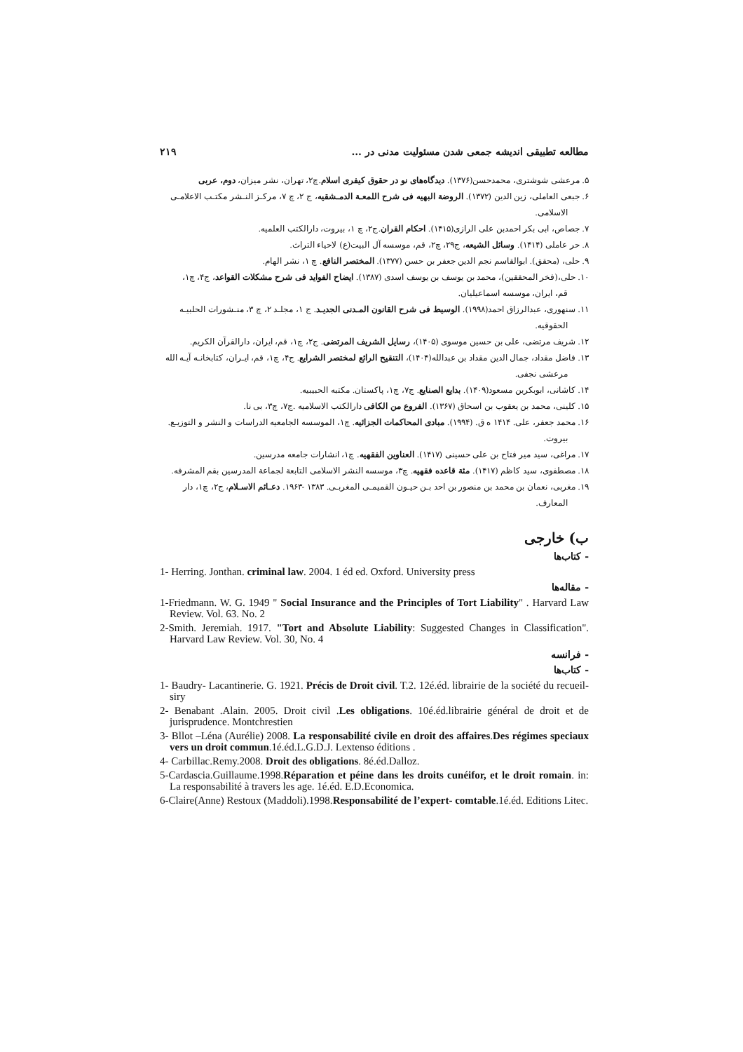مطالعه تطبیقی اندیشه جمعی شدن مسئولیت مدنی در ... ۲۱۹
۵. مرعشی شوشتری، محمدحسن(۱۳۷۶). دیدگاه‌های نو در حقوق کیفری اسلام.چ۲، تهران، نشر میزان، دوم، عربی
۶. جبعی العاملی، زین الدین (۱۳۷۲). الروضة البهیه فی شرح اللمعـة الدمـشقیه، ج ۲، چ ۷، مرکـز النـشر مکتـب الاعلامـی
الاسلامی.
۷. جصاص، ابی بکر احمدبن علی الرازی(۱۴۱۵). احکام القران.ج۲، چ ۱، بیروت، دارالکتب العلمیه.
۸. حر عاملی (۱۴۱۴). وسائل الشیعه، ج۲۹، چ۲، قم، موسسه آل البیت(ع) لاحیاء التراث.
۹. حلی، (محقق). ابوالقاسم نجم الدین جعفر بن حسن (۱۳۷۷). المختصر النافع. چ ۱، نشر الهام.
۱۰. حلی،(فخر المحققین)، محمد بن یوسف بن یوسف اسدی (۱۳۸۷). ایضاح الفواید فی شرح مشکلات القواعد، ج۴، چ۱،
قم، ایران، موسسه اسماعیلیان.
۱۱. سنهوری، عبدالرزاق احمد(۱۹۹۸). الوسیط فی شرح القانون المـدنی الجدیـد. ج ۱، مجلـد ۲، چ ۳، منـشورات الحلبیـه
الحقوقیه.
۱۲. شریف مرتضی، علی بن حسین موسوی (۱۴۰۵)، رسایل الشریف المرتضی. ج۲، چ۱، قم، ایران، دارالقرآن الکریم.
۱۳. فاضل مقداد، جمال الدین مقداد بن عبدالله(۱۴۰۴)، التنقیح الرائع لمختصر الشرایع. ج۴، چ۱، قم، ایـران، کتابخانـه آیـه الله
مرعشی نجفی.
۱۴. کاشانی، ابوبکربن مسعود(۱۴۰۹). بدایع الصنایع. ج۷، چ۱، پاکستان. مکتبه الحبیبیه.
۱۵. کلینی، محمد بن یعقوب بن اسحاق (۱۳۶۷). الفروع من الکافی دارالکتب الاسلامیه .ج۷، چ۳، بی نا.
۱۶. محمد جعفر، علی. ۱۴۱۴ ه ق. (۱۹۹۴). مبادی المحاکمات الجزائیه. چ۱، الموسسه الجامعیه الدراسات و النشر و التوزیـع.
بیروت.
۱۷. مراغی، سید میر فتاح بن علی حسینی (۱۴۱۷). العناوین الفقهیه. چ۱، انشارات جامعه مدرسین.
۱۸. مصطفوی، سید کاظم (۱۴۱۷). مئة قاعده فقهیه. چ۳، موسسه النشر الاسلامی التابعة لجماعة المدرسین بقم المشرفه.
۱۹. مغربی، نعمان بن محمد بن منصور بن احد بـن حیـون القمیمـی المغربـی. ۱۳۸۳ -۱۹۶۳. دعـائم الاسـلام، ج۲، چ۱، دار
المعارف.
ب) خارجی
- کتاب‌ها
1- Herring. Jonthan. criminal law. 2004. 1 éd ed. Oxford. University press
- مقاله‌ها
1-Friedmann. W. G. 1949 " Social Insurance and the Principles of Tort Liability" . Harvard Law Review. Vol. 63. No. 2
2-Smith. Jeremiah. 1917. "Tort and Absolute Liability: Suggested Changes in Classification". Harvard Law Review. Vol. 30, No. 4
- فرانسه
- کتاب‌ها
1- Baudry- Lacantinerie. G. 1921. Précis de Droit civil. T.2. 12é.éd. librairie de la société du recueil- siry
2- Benabant .Alain. 2005. Droit civil .Les obligations. 10é.éd.librairie général de droit et de jurisprudence. Montchrestien
3- Bllot –Léna (Aurélie) 2008. La responsabilité civile en droit des affaires.Des régimes speciaux vers un droit commun.1é.éd.L.G.D.J. Lextenso éditions .
4- Carbillac.Remy.2008. Droit des obligations. 8é.éd.Dalloz.
5-Cardascia.Guillaume.1998.Réparation et péine dans les droits cunéifor, et le droit romain. in: La responsabilité à travers les age. 1é.éd. E.D.Economica.
6-Claire(Anne) Restoux (Maddoli).1998.Responsabilité de l’expert- comtable.1é.éd. Editions Litec.